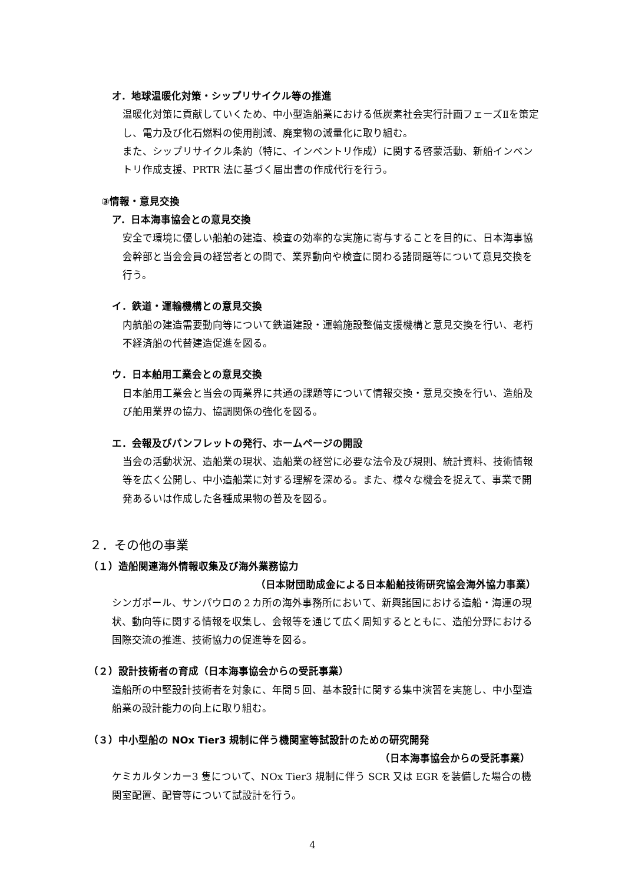オ．地球温暖化対策・シップリサイクル等の推進
温暖化対策に貢献していくため、中小型造船業における低炭素社会実行計画フェーズⅡを策定し、電力及び化石燃料の使用削減、廃棄物の減量化に取り組む。
また、シップリサイクル条約（特に、インベントリ作成）に関する啓蒙活動、新船インベントリ作成支援、PRTR 法に基づく届出書の作成代行を行う。
③情報・意見交換
ア．日本海事協会との意見交換
安全で環境に優しい船舶の建造、検査の効率的な実施に寄与することを目的に、日本海事協会幹部と当会会員の経営者との間で、業界動向や検査に関わる諸問題等について意見交換を行う。
イ．鉄道・運輸機構との意見交換
内航船の建造需要動向等について鉄道建設・運輸施設整備支援機構と意見交換を行い、老朽不経済船の代替建造促進を図る。
ウ．日本舶用工業会との意見交換
日本舶用工業会と当会の両業界に共通の課題等について情報交換・意見交換を行い、造船及び舶用業界の協力、協調関係の強化を図る。
エ．会報及びパンフレットの発行、ホームページの開設
当会の活動状況、造船業の現状、造船業の経営に必要な法令及び規則、統計資料、技術情報等を広く公開し、中小造船業に対する理解を深める。また、様々な機会を捉えて、事業で開発あるいは作成した各種成果物の普及を図る。
２．その他の事業
（１）造船関連海外情報収集及び海外業務協力
（日本財団助成金による日本船舶技術研究協会海外協力事業）
シンガポール、サンパウロの２カ所の海外事務所において、新興諸国における造船・海運の現状、動向等に関する情報を収集し、会報等を通じて広く周知するとともに、造船分野における国際交流の推進、技術協力の促進等を図る。
（２）設計技術者の育成（日本海事協会からの受託事業）
造船所の中堅設計技術者を対象に、年間５回、基本設計に関する集中演習を実施し、中小型造船業の設計能力の向上に取り組む。
（３）中小型船の NOx Tier3 規制に伴う機関室等試設計のための研究開発
（日本海事協会からの受託事業）
ケミカルタンカー3 隻について、NOx Tier3 規制に伴う SCR 又は EGR を装備した場合の機関室配置、配管等について試設計を行う。
4